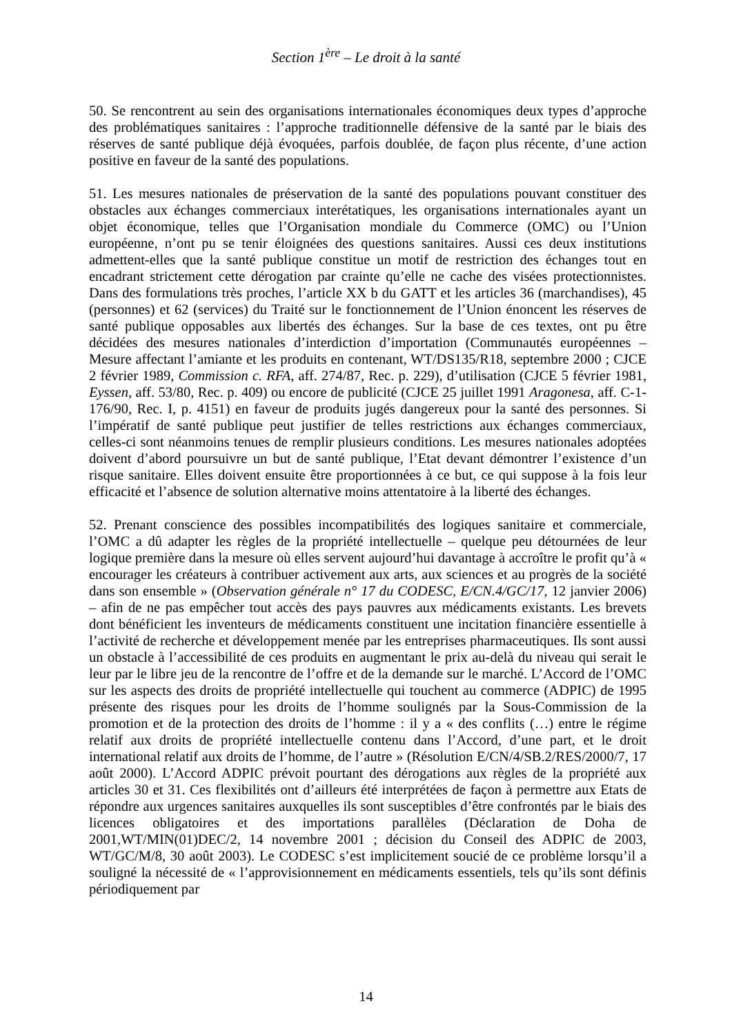Section 1<sup>ère</sup> – Le droit à la santé
50. Se rencontrent au sein des organisations internationales économiques deux types d’approche des problématiques sanitaires : l’approche traditionnelle défensive de la santé par le biais des réserves de santé publique déjà évoquées, parfois doublée, de façon plus récente, d’une action positive en faveur de la santé des populations.
51. Les mesures nationales de préservation de la santé des populations pouvant constituer des obstacles aux échanges commerciaux interétatiques, les organisations internationales ayant un objet économique, telles que l’Organisation mondiale du Commerce (OMC) ou l’Union européenne, n’ont pu se tenir éloignées des questions sanitaires. Aussi ces deux institutions admettent-elles que la santé publique constitue un motif de restriction des échanges tout en encadrant strictement cette dérogation par crainte qu’elle ne cache des visées protectionnistes. Dans des formulations très proches, l’article XX b du GATT et les articles 36 (marchandises), 45 (personnes) et 62 (services) du Traité sur le fonctionnement de l’Union énoncent les réserves de santé publique opposables aux libertés des échanges. Sur la base de ces textes, ont pu être décidées des mesures nationales d’interdiction d’importation (Communautés européennes – Mesure affectant l’amiante et les produits en contenant, WT/DS135/R18, septembre 2000 ; CJCE 2 février 1989, Commission c. RFA, aff. 274/87, Rec. p. 229), d’utilisation (CJCE 5 février 1981, Eyssen, aff. 53/80, Rec. p. 409) ou encore de publicité (CJCE 25 juillet 1991 Aragonesa, aff. C-1-176/90, Rec. I, p. 4151) en faveur de produits jugés dangereux pour la santé des personnes. Si l’impératif de santé publique peut justifier de telles restrictions aux échanges commerciaux, celles-ci sont néanmoins tenues de remplir plusieurs conditions. Les mesures nationales adoptées doivent d’abord poursuivre un but de santé publique, l’Etat devant démontrer l’existence d’un risque sanitaire. Elles doivent ensuite être proportionnées à ce but, ce qui suppose à la fois leur efficacité et l’absence de solution alternative moins attentatoire à la liberté des échanges.
52. Prenant conscience des possibles incompatibilités des logiques sanitaire et commerciale, l’OMC a dû adapter les règles de la propriété intellectuelle – quelque peu détournées de leur logique première dans la mesure où elles servent aujourd’hui davantage à accroître le profit qu’à « encourager les créateurs à contribuer activement aux arts, aux sciences et au progrès de la société dans son ensemble » (Observation générale n° 17 du CODESC, E/CN.4/GC/17, 12 janvier 2006) – afin de ne pas empêcher tout accès des pays pauvres aux médicaments existants. Les brevets dont bénéficient les inventeurs de médicaments constituent une incitation financière essentielle à l’activité de recherche et développement menée par les entreprises pharmaceutiques. Ils sont aussi un obstacle à l’accessibilité de ces produits en augmentant le prix au-delà du niveau qui serait le leur par le libre jeu de la rencontre de l’offre et de la demande sur le marché. L’Accord de l’OMC sur les aspects des droits de propriété intellectuelle qui touchent au commerce (ADPIC) de 1995 présente des risques pour les droits de l’homme soulignés par la Sous-Commission de la promotion et de la protection des droits de l’homme : il y a « des conflits (…) entre le régime relatif aux droits de propriété intellectuelle contenu dans l’Accord, d’une part, et le droit international relatif aux droits de l’homme, de l’autre » (Résolution E/CN/4/SB.2/RES/2000/7, 17 août 2000). L’Accord ADPIC prévoit pourtant des dérogations aux règles de la propriété aux articles 30 et 31. Ces flexibilités ont d’ailleurs été interprétées de façon à permettre aux Etats de répondre aux urgences sanitaires auxquelles ils sont susceptibles d’être confrontés par le biais des licences obligatoires et des importations parallèles (Déclaration de Doha de 2001,WT/MIN(01)DEC/2, 14 novembre 2001 ; décision du Conseil des ADPIC de 2003, WT/GC/M/8, 30 août 2003). Le CODESC s’est implicitement soucié de ce problème lorsqu’il a souligné la nécessité de « l’approvisionnement en médicaments essentiels, tels qu’ils sont définis périodiquement par
14